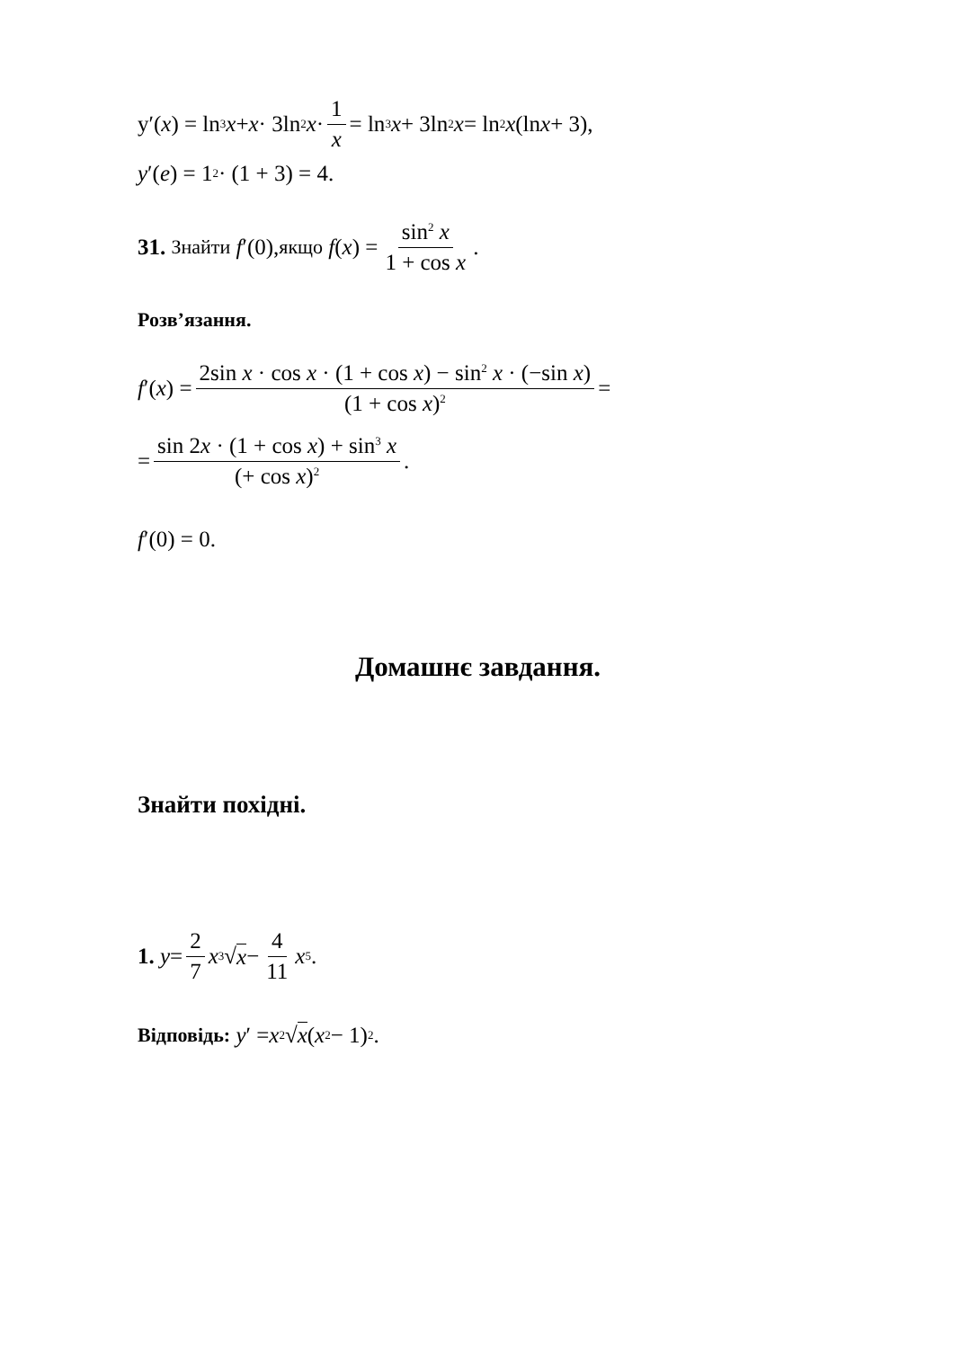y′(x) = ln<sup>3</sup> x + x · 3ln<sup>2</sup> x · 1 x = ln<sup>3</sup> x + 3ln<sup>2</sup> x = ln<sup>2</sup> x (ln x + 3),
y ′(e) = 1<sup>2</sup> · (1 + 3) = 4.
31. Знайти f ′(0), якщо f (x) = sin<sup>2</sup> x 1 + cos x.
Розв’язання.
f ′(x) = 2sin x · cos x · (1 + cos x) − sin<sup>2</sup> x · (−sin x) (1 + cos x)<sup>2</sup> =
= sin 2x · (1 + cos x) + sin<sup>3</sup> x (+ cos x)<sup>2</sup>.
f ′(0) = 0.
Домашнє завдання.
Знайти похідні.
1. y = 2 7 x<sup>3</sup>√ x − 4 11 x<sup>5</sup>.
Відповідь: y ′ = x<sup>2</sup>√ x (x<sup>2</sup> − 1)<sup>2</sup>.